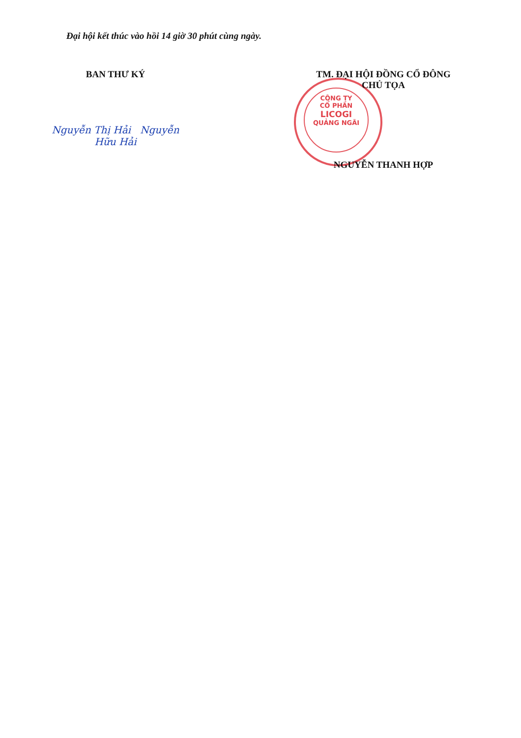Đại hội kết thúc vào hồi 14 giờ 30 phút cùng ngày.
CÔNG TY
CỔ PHẦN
LICOGI
QUẢNG NGÃI
BAN THƯ KÝ
Nguyễn Thị Hải Nguyễn Hữu Hải
TM. ĐẠI HỘI ĐỒNG CỔ ĐÔNG
CHỦ TỌA
NGUYỄN THANH HỢP